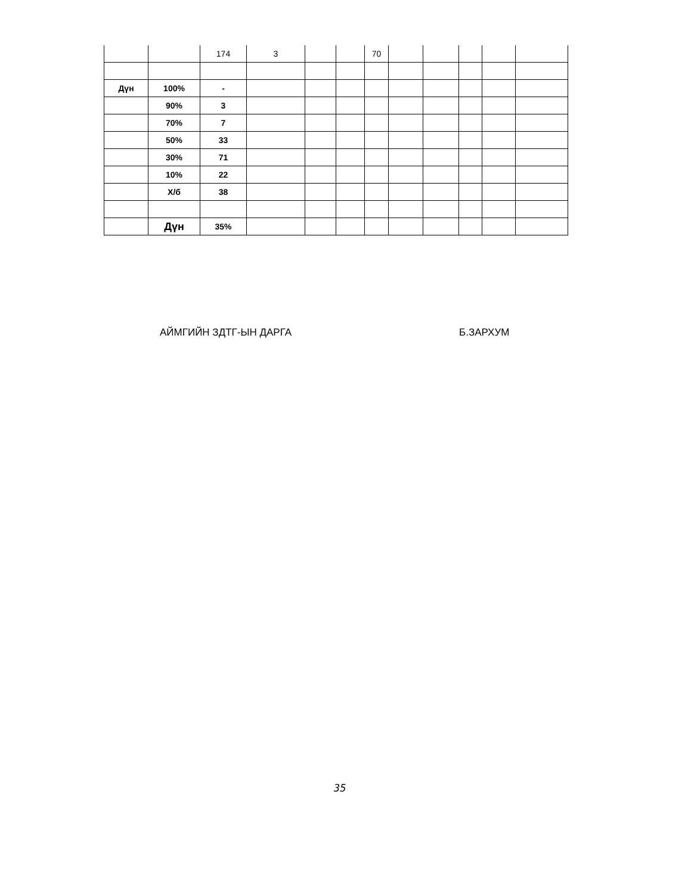| | | 174 | 3 | | | 70 | | | | | |
| Дүн | 100% | - | | | | | | | | | |
| | 90% | 3 | | | | | | | | | |
| | 70% | 7 | | | | | | | | | |
| | 50% | 33 | | | | | | | | | |
| | 30% | 71 | | | | | | | | | |
| | 10% | 22 | | | | | | | | | |
| | Х/б | 38 | | | | | | | | | |
| | Дүн | 35% | | | | | | | | | |
АЙМГИЙН ЗДТГ-ЫН ДАРГА Б.ЗАРХУМ
35